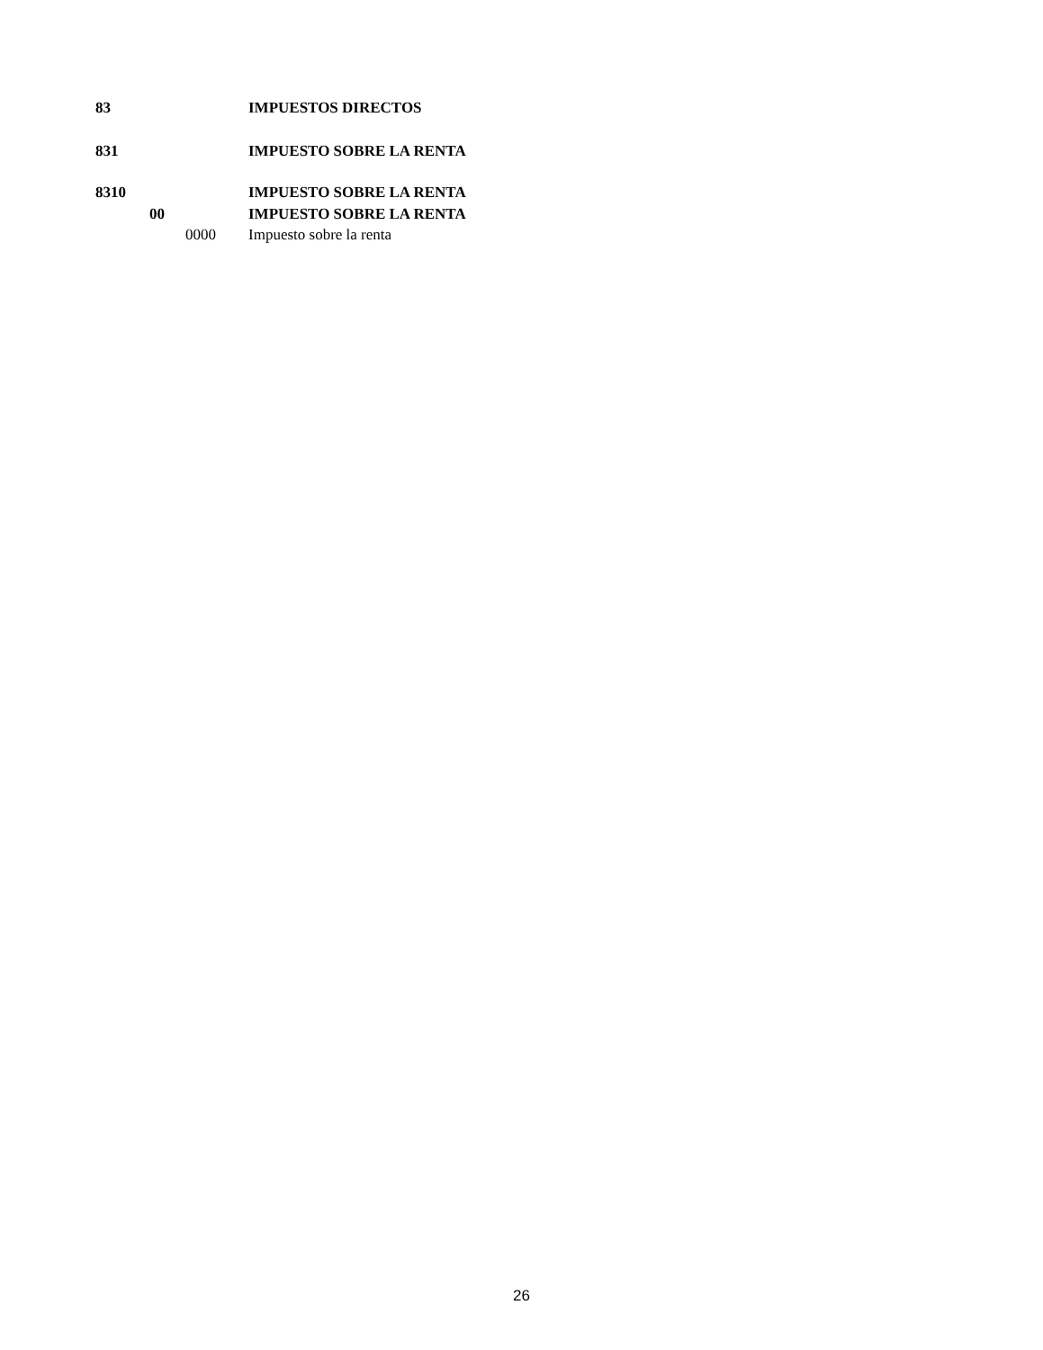83 IMPUESTOS DIRECTOS
831 IMPUESTO SOBRE LA RENTA
8310 IMPUESTO SOBRE LA RENTA
00 IMPUESTO SOBRE LA RENTA
0000 Impuesto sobre la renta
26